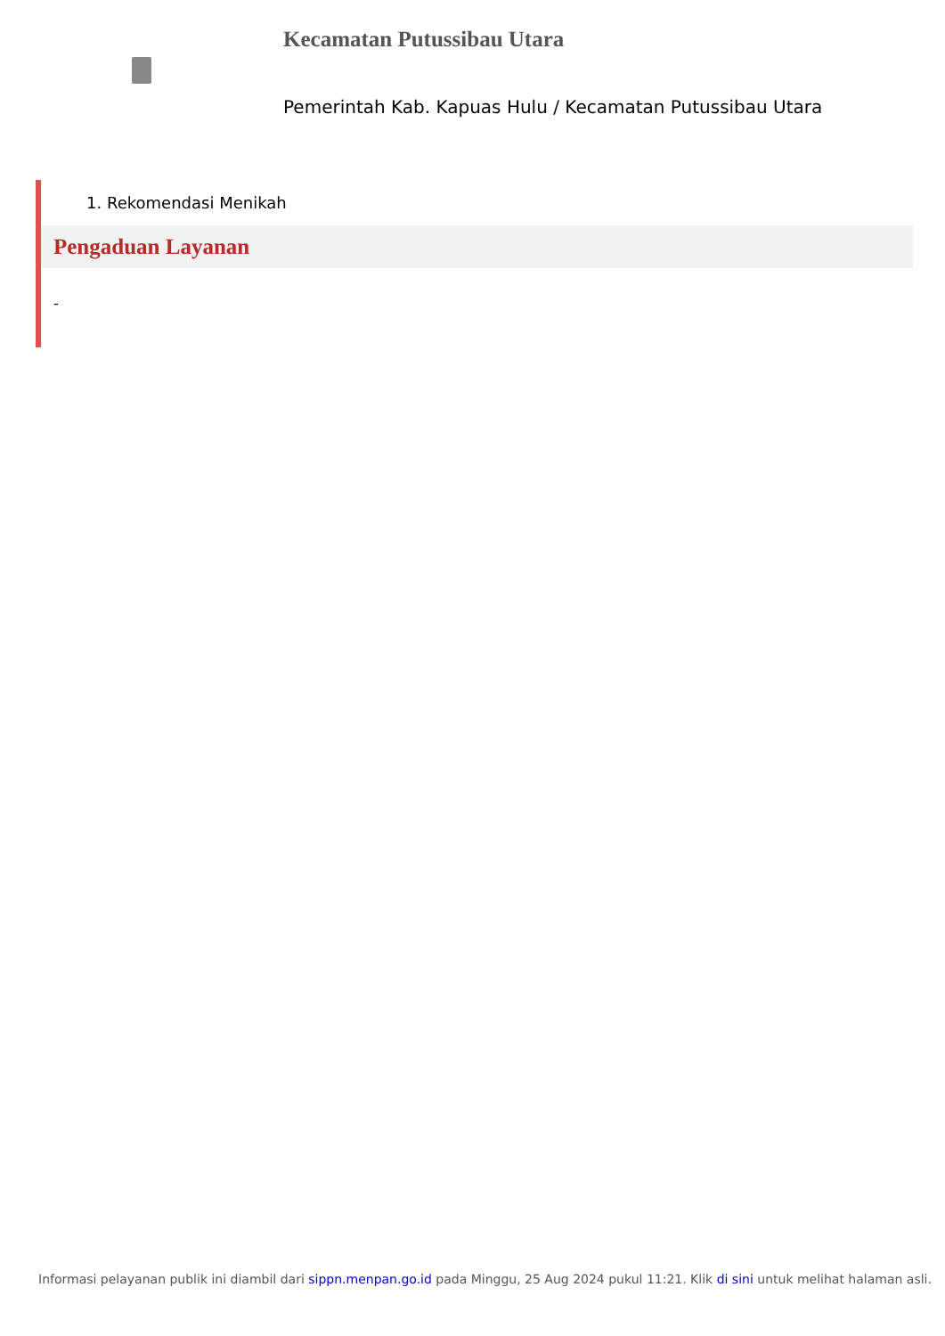Kecamatan Putussibau Utara
Pemerintah Kab. Kapuas Hulu / Kecamatan Putussibau Utara
1. Rekomendasi Menikah
Pengaduan Layanan
-
Informasi pelayanan publik ini diambil dari sippn.menpan.go.id pada Minggu, 25 Aug 2024 pukul 11:21. Klik di sini untuk melihat halaman asli.